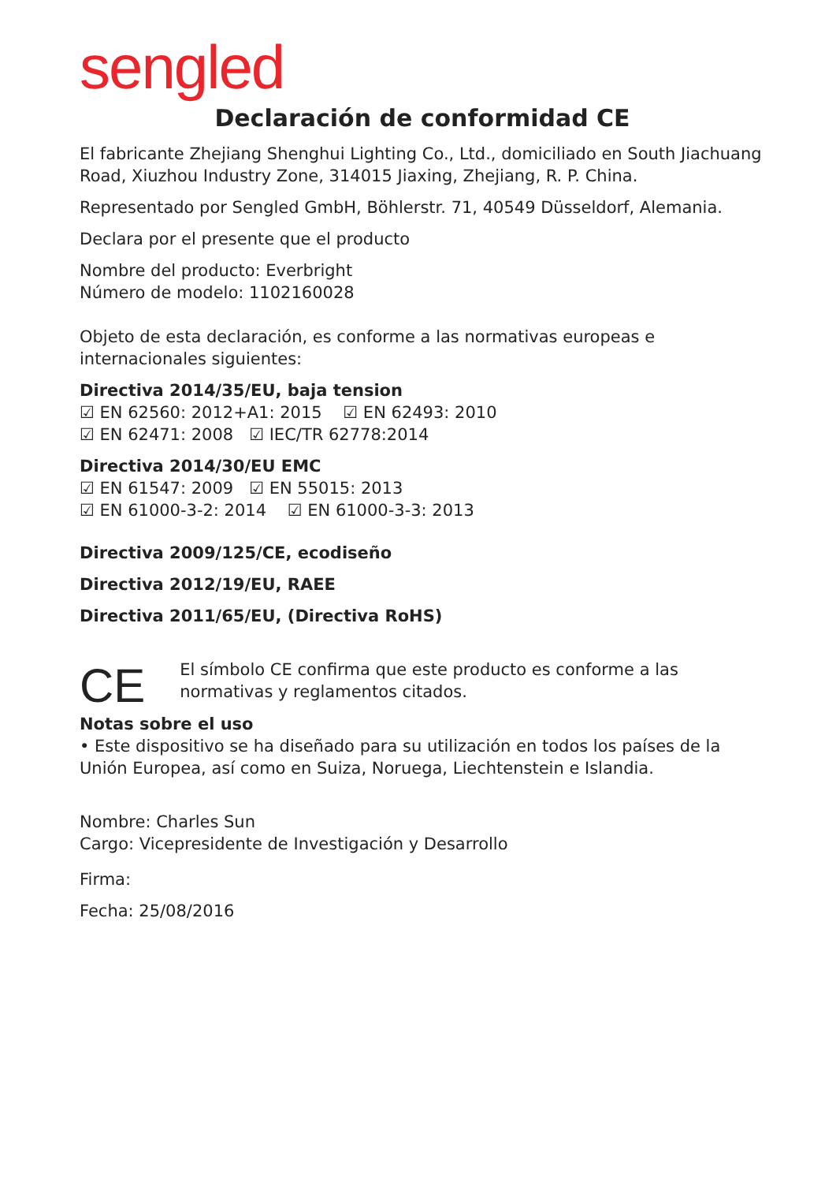sengled
Declaración de conformidad CE
El fabricante Zhejiang Shenghui Lighting Co., Ltd., domiciliado en South Jiachuang Road, Xiuzhou Industry Zone, 314015 Jiaxing, Zhejiang, R. P. China.
Representado por Sengled GmbH, Böhlerstr. 71, 40549 Düsseldorf, Alemania.
Declara por el presente que el producto
Nombre del producto: Everbright
Número de modelo: 1102160028
Objeto de esta declaración, es conforme a las normativas europeas e internacionales siguientes:
Directiva 2014/35/EU, baja tension
☑ EN 62560: 2012+A1: 2015 ☑ EN 62493: 2010
☑ EN 62471: 2008 ☑ IEC/TR 62778:2014
Directiva 2014/30/EU EMC
☑ EN 61547: 2009 ☑ EN 55015: 2013
☑ EN 61000-3-2: 2014 ☑ EN 61000-3-3: 2013
Directiva 2009/125/CE, ecodiseño
Directiva 2012/19/EU, RAEE
Directiva 2011/65/EU, (Directiva RoHS)
CE
El símbolo CE confirma que este producto es conforme a las normativas y reglamentos citados.
Notas sobre el uso
• Este dispositivo se ha diseñado para su utilización en todos los países de la Unión Europea, así como en Suiza, Noruega, Liechtenstein e Islandia.
Nombre: Charles Sun
Cargo: Vicepresidente de Investigación y Desarrollo
Firma:
Fecha: 25/08/2016